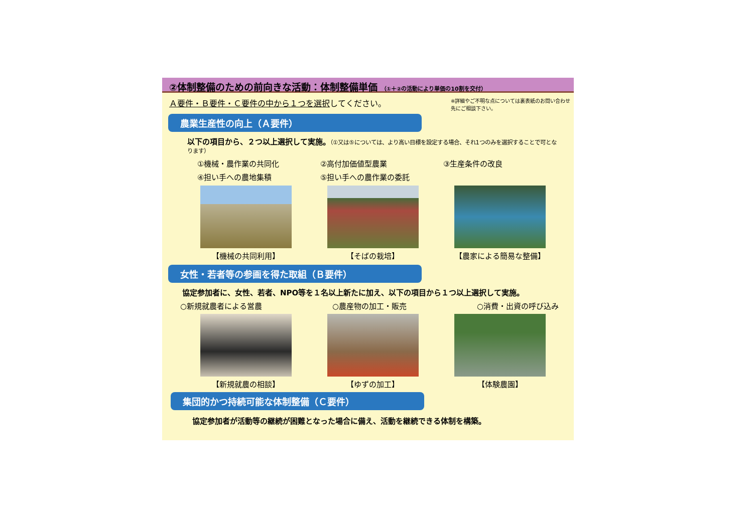②体制整備のための前向きな活動：体制整備単価 （①＋②の活動により単価の10割を交付）
Ａ要件・Ｂ要件・Ｃ要件の中から１つを選択 してください。
※詳細やご不明な点については裏表紙のお問い合わせ先にご相談下さい。
農業生産性の向上（Ａ要件）
以下の項目から、２つ以上選択して実施。（①又は⑤については、より高い目標を設定する場合、それ1つのみを選択することで可となります）
①機械・農作業の共同化 ②高付加価値型農業 ③生産条件の改良
④担い手への農地集積 ⑤担い手への農作業の委託
【機械の共同利用】 【そばの栽培】 【農家による簡易な整備】
女性・若者等の参画を得た取組（Ｂ要件）
協定参加者に、女性、若者、NPO等を１名以上新たに加え、以下の項目から１つ以上選択して実施。
○新規就農者による営農 ○農産物の加工・販売 ○消費・出資の呼び込み
【新規就農の相談】 【ゆずの加工】 【体験農園】
集団的かつ持続可能な体制整備（Ｃ要件）
協定参加者が活動等の継続が困難となった場合に備え、活動を継続できる体制を構築。